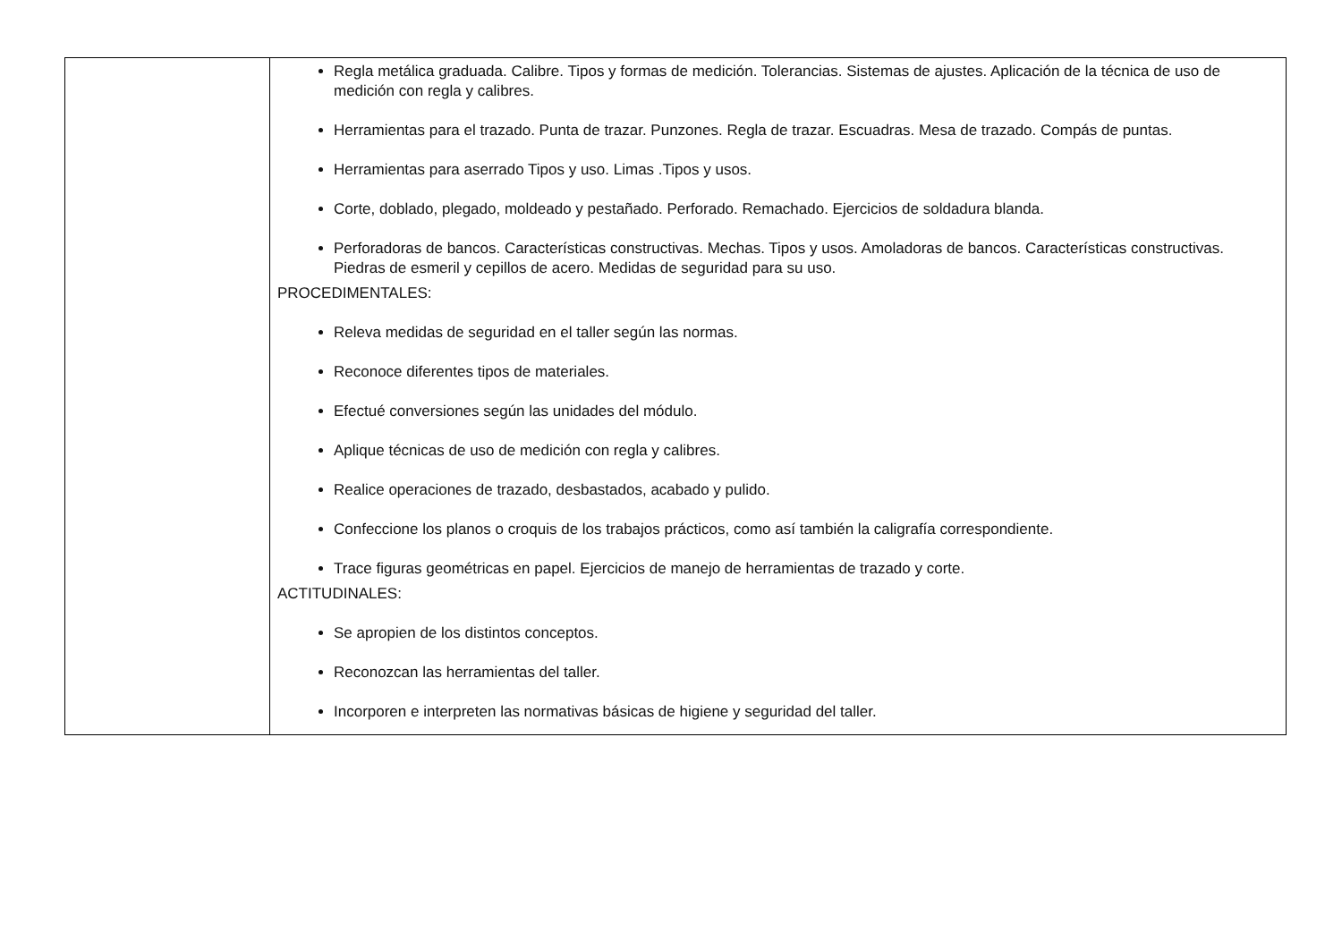| | Regla metálica graduada. Calibre. Tipos y formas de medición. Tolerancias. Sistemas de ajustes. Aplicación de la técnica de uso de medición con regla y calibres. Herramientas para el trazado. Punta de trazar. Punzones. Regla de trazar. Escuadras. Mesa de trazado. Compás de puntas. Herramientas para aserrado Tipos y uso. Limas .Tipos y usos. Corte, doblado, plegado, moldeado y pestañado. Perforado. Remachado. Ejercicios de soldadura blanda. Perforadoras de bancos. Características constructivas. Mechas. Tipos y usos. Amoladoras de bancos. Características constructivas. Piedras de esmeril y cepillos de acero. Medidas de seguridad para su uso. PROCEDIMENTALES: Releva medidas de seguridad en el taller según las normas. Reconoce diferentes tipos de materiales. Efectué conversiones según las unidades del módulo. Aplique técnicas de uso de medición con regla y calibres. Realice operaciones de trazado, desbastados, acabado y pulido. Confeccione los planos o croquis de los trabajos prácticos, como así también la caligrafía correspondiente. Trace figuras geométricas en papel. Ejercicios de manejo de herramientas de trazado y corte. ACTITUDINALES: Se apropien de los distintos conceptos. Reconozcan las herramientas del taller. Incorporen e interpreten las normativas básicas de higiene y seguridad del taller. |